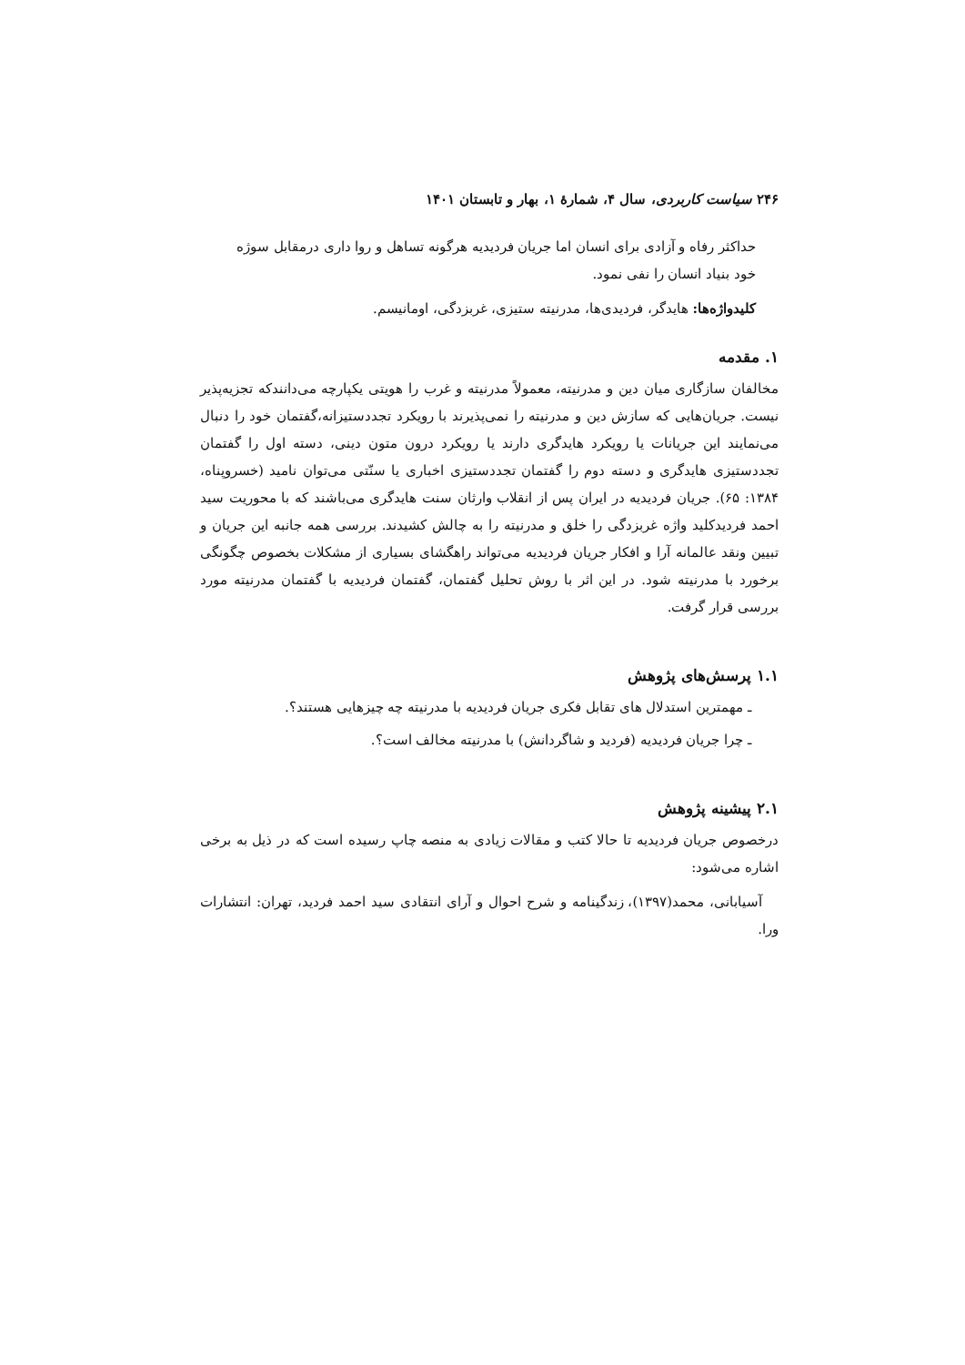۲۴۶ سیاست کاربردی، سال ۴، شمارهٔ ۱، بهار و تابستان ۱۴۰۱
حداکثر رفاه و آزادی برای انسان اما جریان فردیدیه هرگونه تساهل و روا داری درمقابل سوژه خود بنیاد انسان را نفی نمود.
کلیدواژه‌ها: هایدگر، فردیدی‌ها، مدرنیته ستیزی، غربزدگی، اومانیسم.
۱. مقدمه
مخالفان سازگاری میان دین و مدرنیته، معمولاً مدرنیته و غرب را هویتی یکپارچه می‌دانندکه تجزیه‌پذیر نیست. جریان‌هایی که سازش دین و مدرنیته را نمی‌پذیرند با رویکرد تجددستیزانه،گفتمان خود را دنبال می‌نمایند این جریانات یا رویکرد هایدگری دارند یا رویکرد درون متون دینی، دسته اول را گفتمان تجددستیزی هایدگری و دسته دوم را گفتمان تجددستیزی اخباری یا سنّتی می‌توان نامید (خسروپناه، ۱۳۸۴: ۶۵). جریان فردیدیه در ایران پس از انقلاب وارثان سنت هایدگری می‌باشند که با محوریت سید احمد فردیدکلید واژه غربزدگی را خلق و مدرنیته را به چالش کشیدند. بررسی همه جانبه این جریان و تبیین ونقد عالمانه آرا و افکار جریان فردیدیه می‌تواند راهگشای بسیاری از مشکلات بخصوص چگونگی برخورد با مدرنیته شود. در این اثر با روش تحلیل گفتمان، گفتمان فردیدیه با گفتمان مدرنیته مورد بررسی قرار گرفت.
۱.۱ پرسش‌های پژوهش
ـ مهمترین استدلال های تقابل فکری جریان فردیدیه با مدرنیته چه چیزهایی هستند؟.
ـ چرا جریان فردیدیه (فردید و شاگردانش) با مدرنیته مخالف است؟.
۲.۱ پیشینه پژوهش
درخصوص جریان فردیدیه تا حالا کتب و مقالات زیادی به منصه چاپ رسیده است که در ذیل به برخی اشاره می‌شود:
آسیابانی، محمد(۱۳۹۷)، زندگینامه و شرح احوال و آرای انتقادی سید احمد فردید، تهران: انتشارات ورا.